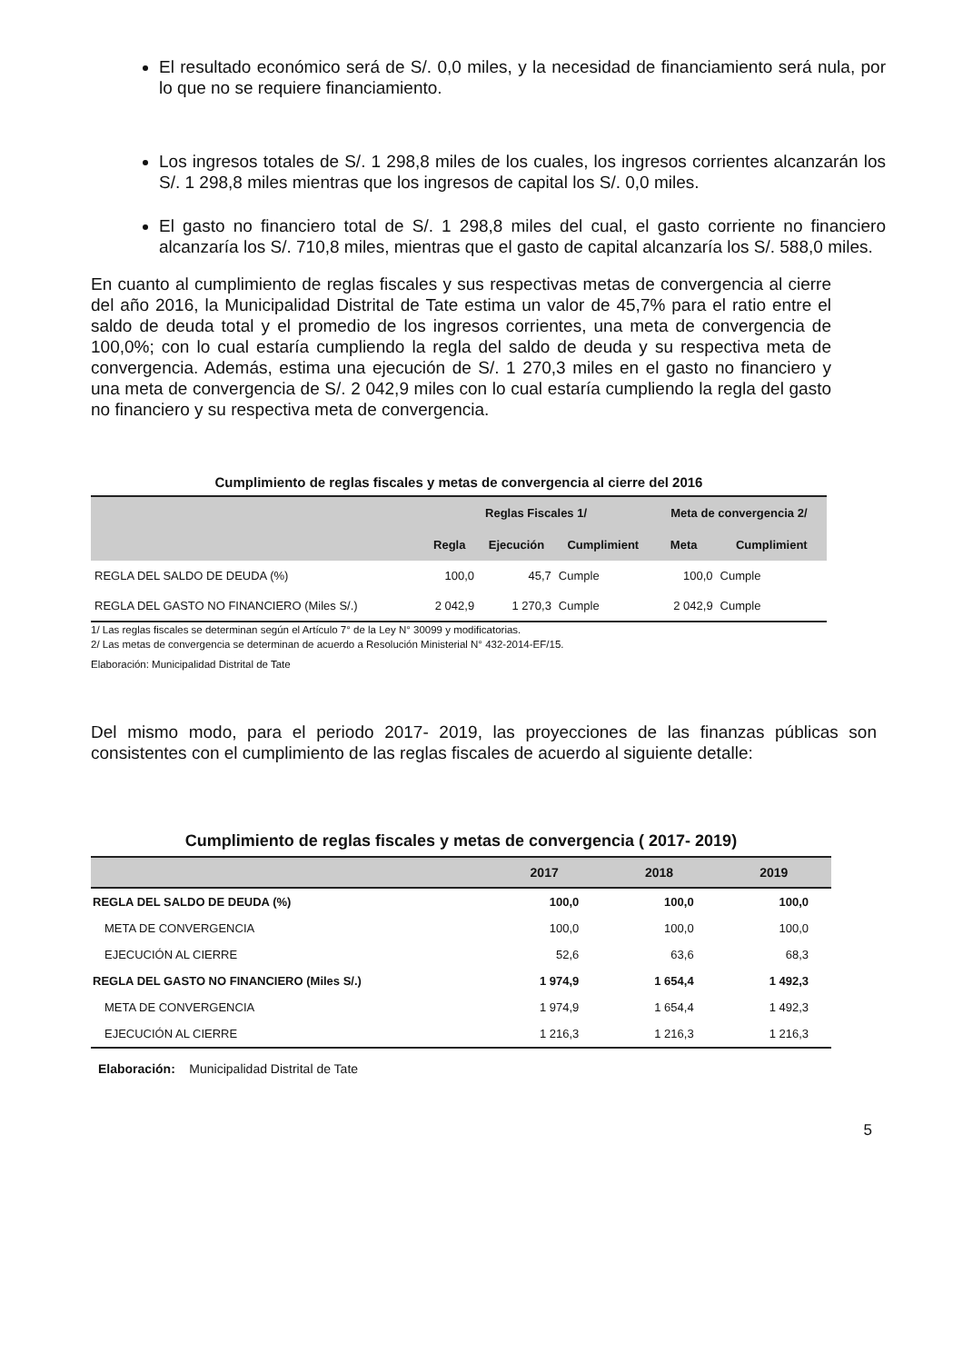El resultado económico será de S/. 0,0 miles, y la necesidad de financiamiento será nula, por lo que no se requiere financiamiento.
Los ingresos totales de S/. 1 298,8 miles de los cuales, los ingresos corrientes alcanzarán los S/. 1 298,8 miles mientras que los ingresos de capital los S/. 0,0 miles.
El gasto no financiero total de S/. 1 298,8 miles del cual, el gasto corriente no financiero alcanzaría los S/. 710,8 miles, mientras que el gasto de capital alcanzaría los S/. 588,0 miles.
En cuanto al cumplimiento de reglas fiscales y sus respectivas metas de convergencia al cierre del año 2016, la Municipalidad Distrital de Tate estima un valor de 45,7% para el ratio entre el saldo de deuda total y el promedio de los ingresos corrientes, una meta de convergencia de 100,0%; con lo cual estaría cumpliendo la regla del saldo de deuda y su respectiva meta de convergencia. Además, estima una ejecución de S/. 1 270,3 miles en el gasto no financiero y una meta de convergencia de S/. 2 042,9 miles con lo cual estaría cumpliendo la regla del gasto no financiero y su respectiva meta de convergencia.
Cumplimiento de reglas fiscales y metas de convergencia al cierre del 2016
| | Reglas Fiscales 1/ | | | Meta de convergencia 2/ | |
| --- | --- | --- | --- | --- | --- |
| | Regla | Ejecución | Cumplimient | Meta | Cumplimient |
| REGLA DEL SALDO DE DEUDA (%) | 100,0 | 45,7 | Cumple | 100,0 | Cumple |
| REGLA DEL GASTO NO FINANCIERO (Miles S/.) | 2 042,9 | 1 270,3 | Cumple | 2 042,9 | Cumple |
1/ Las reglas fiscales se determinan según el Artículo 7° de la Ley N° 30099 y modificatorias.
2/ Las metas de convergencia se determinan de acuerdo a Resolución Ministerial N° 432-2014-EF/15.
Elaboración: Municipalidad Distrital de Tate
Del mismo modo, para el periodo 2017- 2019, las proyecciones de las finanzas públicas son consistentes con el cumplimiento de las reglas fiscales de acuerdo al siguiente detalle:
Cumplimiento de reglas fiscales y metas de convergencia ( 2017- 2019)
| | 2017 | 2018 | 2019 |
| --- | --- | --- | --- |
| REGLA DEL SALDO DE DEUDA (%) | 100,0 | 100,0 | 100,0 |
| META DE CONVERGENCIA | 100,0 | 100,0 | 100,0 |
| EJECUCIÓN AL CIERRE | 52,6 | 63,6 | 68,3 |
| REGLA DEL GASTO NO FINANCIERO (Miles S/.) | 1 974,9 | 1 654,4 | 1 492,3 |
| META DE CONVERGENCIA | 1 974,9 | 1 654,4 | 1 492,3 |
| EJECUCIÓN AL CIERRE | 1 216,3 | 1 216,3 | 1 216,3 |
Elaboración: Municipalidad Distrital de Tate
5